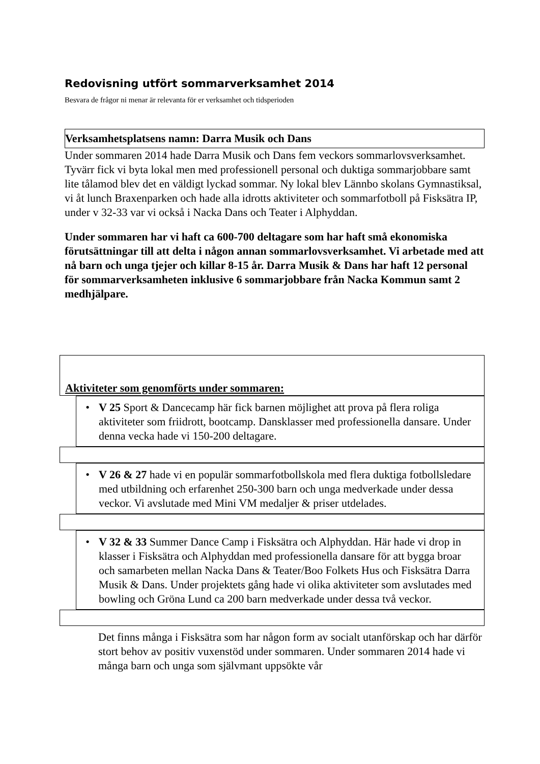Redovisning utfört sommarverksamhet 2014
Besvara de frågor ni menar är relevanta för er verksamhet och tidsperioden
Verksamhetsplatsens namn: Darra Musik och Dans
Under sommaren 2014 hade Darra Musik och Dans fem veckors sommarlovsverksamhet. Tyvärr fick vi byta lokal men med professionell personal och duktiga sommarjobbare samt lite tålamod blev det en väldigt lyckad sommar. Ny lokal blev Lännbo skolans Gymnastiksal, vi åt lunch Braxenparken och hade alla idrotts aktiviteter och sommarfotboll på Fisksätra IP, under v 32-33 var vi också i Nacka Dans och Teater i Alphyddan.
Under sommaren har vi haft ca 600-700 deltagare som har haft små ekonomiska förutsättningar till att delta i någon annan sommarlovsverksamhet. Vi arbetade med att nå barn och unga tjejer och killar 8-15 år. Darra Musik & Dans har haft 12 personal för sommarverksamheten inklusive 6 sommarjobbare från Nacka Kommun samt 2 medhjälpare.
Aktiviteter som genomförts under sommaren:
• V 25 Sport & Dancecamp här fick barnen möjlighet att prova på flera roliga aktiviteter som friidrott, bootcamp. Dansklasser med professionella dansare. Under denna vecka hade vi 150-200 deltagare.
• V 26 & 27 hade vi en populär sommarfotbollskola med flera duktiga fotbollsledare med utbildning och erfarenhet 250-300 barn och unga medverkade under dessa veckor. Vi avslutade med Mini VM medaljer & priser utdelades.
• V 32 & 33 Summer Dance Camp i Fisksätra och Alphyddan. Här hade vi drop in klasser i Fisksätra och Alphyddan med professionella dansare för att bygga broar och samarbeten mellan Nacka Dans & Teater/Boo Folkets Hus och Fisksätra Darra Musik & Dans. Under projektets gång hade vi olika aktiviteter som avslutades med bowling och Gröna Lund ca 200 barn medverkade under dessa två veckor.
Det finns många i Fisksätra som har någon form av socialt utanförskap och har därför stort behov av positiv vuxenstöd under sommaren. Under sommaren 2014 hade vi många barn och unga som självmant uppsökte vår